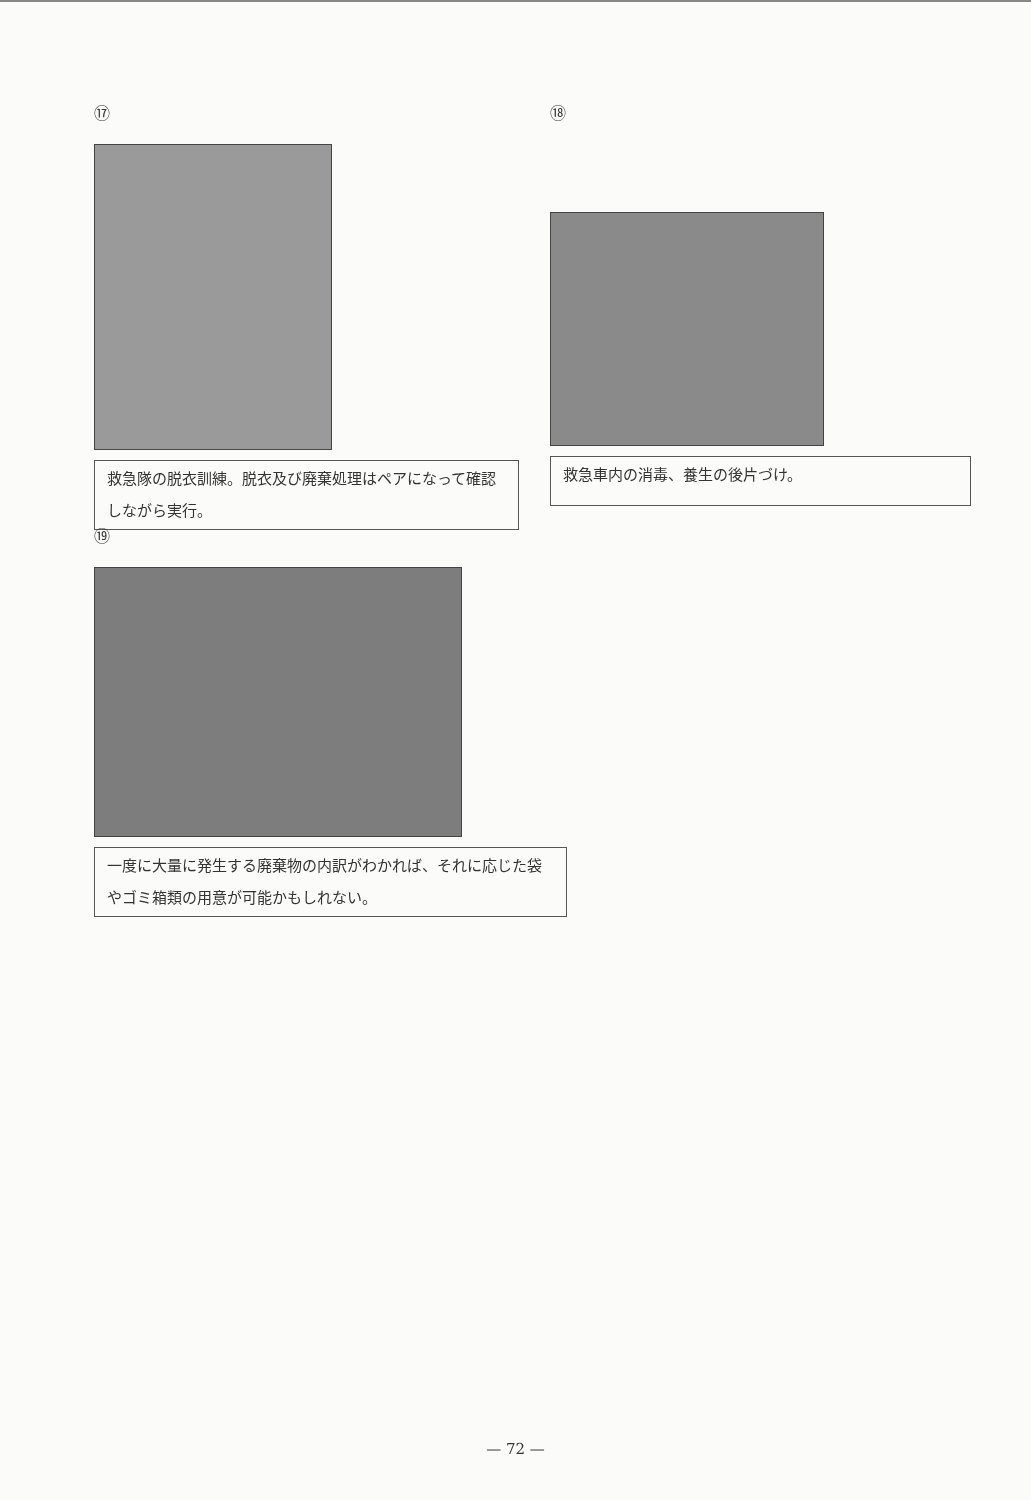⑰
救急隊の脱衣訓練。脱衣及び廃棄処理はペアになって確認しながら実行。
⑱
救急車内の消毒、養生の後片づけ。
⑲
一度に大量に発生する廃棄物の内訳がわかれば、それに応じた袋やゴミ箱類の用意が可能かもしれない。
— 72 —